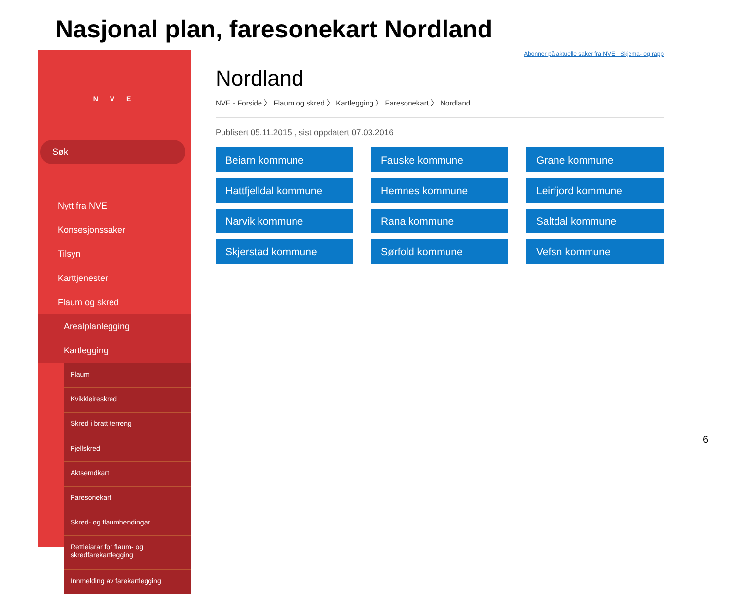Nasjonal plan, faresonekart Nordland
N V E
Søk
Nytt fra NVE
Konsesjonssaker
Tilsyn
Karttjenester
Flaum og skred
Arealplanlegging
Kartlegging
Flaum
Kvikkleireskred
Skred i bratt terreng
Fjellskred
Aktsemdkart
Faresonekart
Skred- og flaumhendingar
Rettleiarar for flaum- og skredfarekartlegging
Innmelding av farekartlegging
Abonner på aktuelle saker fra NVE Skjema- og rapp
Nordland
NVE - Forside 〉 Flaum og skred 〉 Kartlegging 〉 Faresonekart 〉 Nordland
Publisert 05.11.2015 , sist oppdatert 07.03.2016
Beiarn kommune
Fauske kommune
Grane kommune
Hattfjelldal kommune
Hemnes kommune
Leirfjord kommune
Narvik kommune
Rana kommune
Saltdal kommune
Skjerstad kommune
Sørfold kommune
Vefsn kommune
6